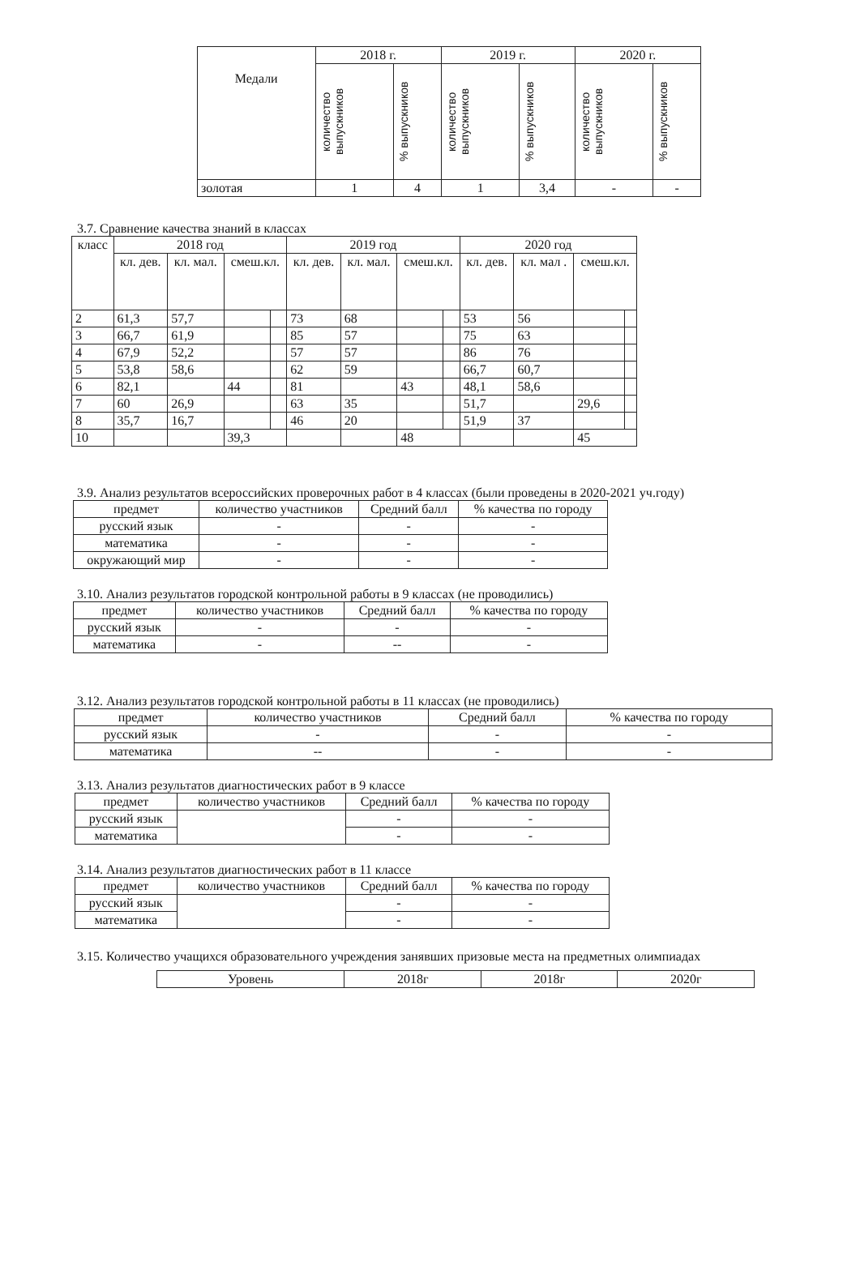| Медали | 2018 г. | | 2019 г. | | 2020 г. | |
| --- | --- | --- | --- | --- | --- | --- |
| | количество выпускников | % выпускников | количество выпускников | % выпускников | количество выпускников | % выпускников |
| золотая | 1 | 4 | 1 | 3,4 | - | - |
3.7. Сравнение качества знаний в классах
| класс | 2018 год | | | | 2019 год | | | | 2020 год | | | |
| --- | --- | --- | --- | --- | --- | --- | --- | --- | --- | --- | --- | --- |
| | кл. дев. | кл. мал. | смеш.кл. | | кл. дев. | кл. мал. | смеш.кл. | | кл. дев. | кл. мал . | смеш.кл. | |
| 2 | 61,3 | 57,7 | | | 73 | 68 | | | 53 | 56 | | |
| 3 | 66,7 | 61,9 | | | 85 | 57 | | | 75 | 63 | | |
| 4 | 67,9 | 52,2 | | | 57 | 57 | | | 86 | 76 | | |
| 5 | 53,8 | 58,6 | | | 62 | 59 | | | 66,7 | 60,7 | | |
| 6 | 82,1 | | 44 | | 81 | | 43 | | 48,1 | 58,6 | | |
| 7 | 60 | 26,9 | | | 63 | 35 | | | 51,7 | | 29,6 | |
| 8 | 35,7 | 16,7 | | | 46 | 20 | | | 51,9 | 37 | | |
| 10 | | | 39,3 | | | | 48 | | | | 45 | |
3.9. Анализ результатов всероссийских проверочных работ в 4 классах (были проведены в 2020-2021 уч.году)
| предмет | количество участников | Средний балл | % качества по городу |
| --- | --- | --- | --- |
| русский язык | - | - | - |
| математика | - | - | - |
| окружающий мир | - | - | - |
3.10. Анализ результатов городской контрольной работы в 9 классах (не проводились)
| предмет | количество участников | Средний балл | % качества по городу |
| --- | --- | --- | --- |
| русский язык | - | - | - |
| математика | - | -- | - |
3.12. Анализ результатов городской контрольной работы в 11 классах (не проводились)
| предмет | количество участников | Средний балл | % качества по городу |
| --- | --- | --- | --- |
| русский язык | - | - | - |
| математика | -- | - | - |
3.13. Анализ результатов диагностических работ в 9 классе
| предмет | количество участников | Средний балл | % качества по городу |
| --- | --- | --- | --- |
| русский язык | | - | - |
| математика | | - | - |
3.14. Анализ результатов диагностических работ в 11 классе
| предмет | количество участников | Средний балл | % качества по городу |
| --- | --- | --- | --- |
| русский язык | | - | - |
| математика | | - | - |
3.15. Количество учащихся образовательного учреждения занявших призовые места на предметных олимпиадах
| Уровень | 2018г | 2018г | 2020г |
| --- | --- | --- | --- |